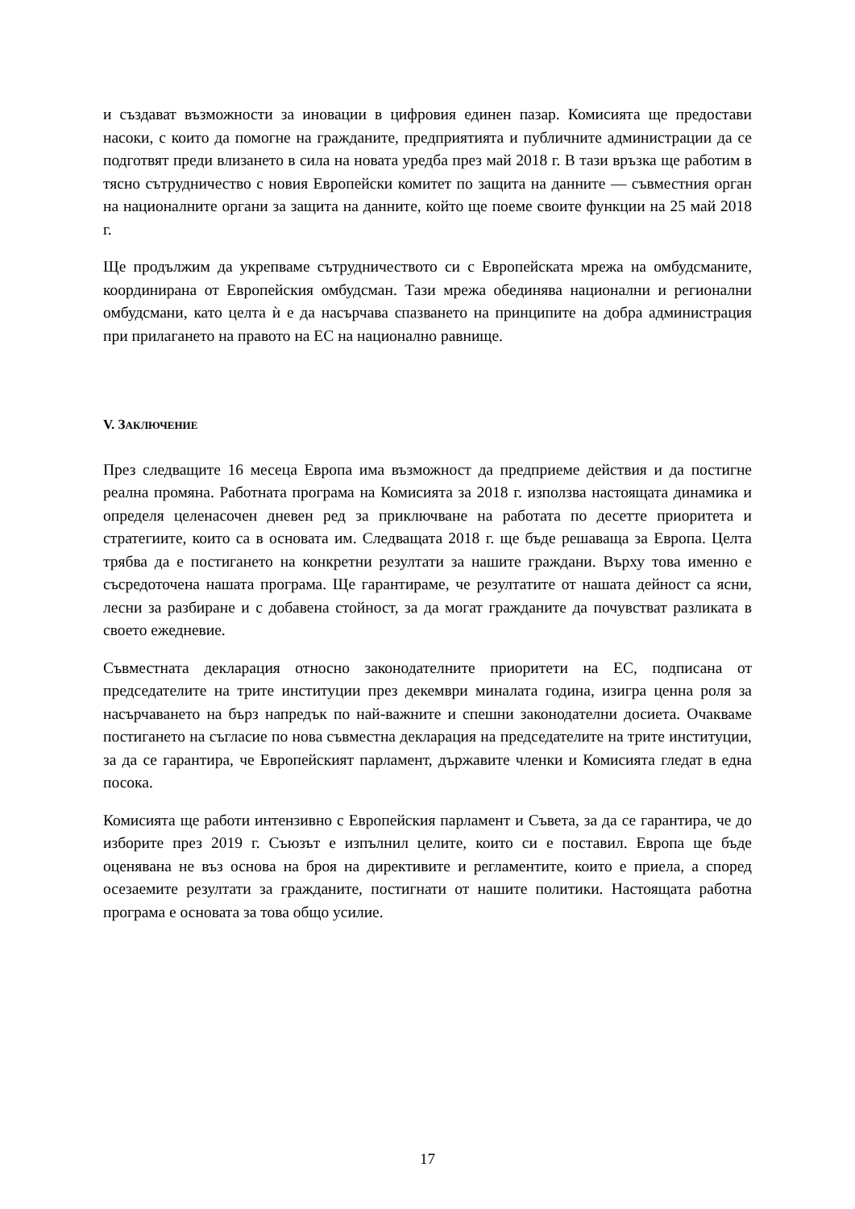и създават възможности за иновации в цифровия единен пазар. Комисията ще предостави насоки, с които да помогне на гражданите, предприятията и публичните администрации да се подготвят преди влизането в сила на новата уредба през май 2018 г. В тази връзка ще работим в тясно сътрудничество с новия Европейски комитет по защита на данните — съвместния орган на националните органи за защита на данните, който ще поеме своите функции на 25 май 2018 г.
Ще продължим да укрепваме сътрудничеството си с Европейската мрежа на омбудсманите, координирана от Европейския омбудсман. Тази мрежа обединява национални и регионални омбудсмани, като целта ѝ е да насърчава спазването на принципите на добра администрация при прилагането на правото на ЕС на национално равнище.
V. ЗАКЛЮЧЕНИЕ
През следващите 16 месеца Европа има възможност да предприеме действия и да постигне реална промяна. Работната програма на Комисията за 2018 г. използва настоящата динамика и определя целенасочен дневен ред за приключване на работата по десетте приоритета и стратегиите, които са в основата им. Следващата 2018 г. ще бъде решаваща за Европа. Целта трябва да е постигането на конкретни резултати за нашите граждани. Върху това именно е съсредоточена нашата програма. Ще гарантираме, че резултатите от нашата дейност са ясни, лесни за разбиране и с добавена стойност, за да могат гражданите да почувстват разликата в своето ежедневие.
Съвместната декларация относно законодателните приоритети на ЕС, подписана от председателите на трите институции през декември миналата година, изигра ценна роля за насърчаването на бърз напредък по най-важните и спешни законодателни досиета. Очакваме постигането на съгласие по нова съвместна декларация на председателите на трите институции, за да се гарантира, че Европейският парламент, държавите членки и Комисията гледат в една посока.
Комисията ще работи интензивно с Европейския парламент и Съвета, за да се гарантира, че до изборите през 2019 г. Съюзът е изпълнил целите, които си е поставил. Европа ще бъде оценявана не въз основа на броя на директивите и регламентите, които е приела, а според осезаемите резултати за гражданите, постигнати от нашите политики. Настоящата работна програма е основата за това общо усилие.
17